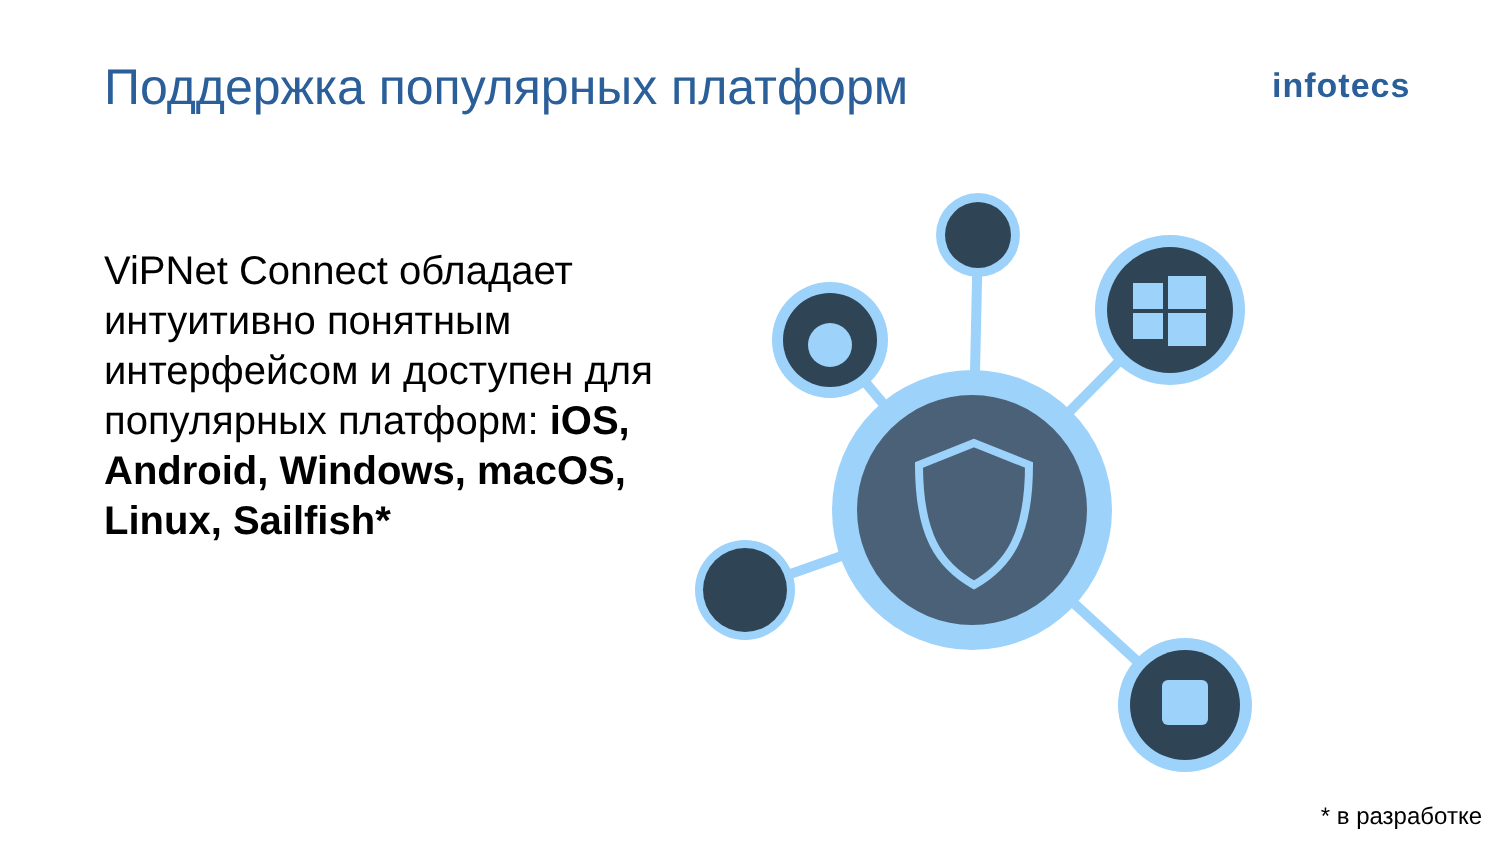Поддержка популярных платформ infotecs
ViPNet Connect обладает интуитивно понятным интерфейсом и доступен для популярных платформ: iOS, Android, Windows, macOS, Linux, Sailfish*
* в разработке